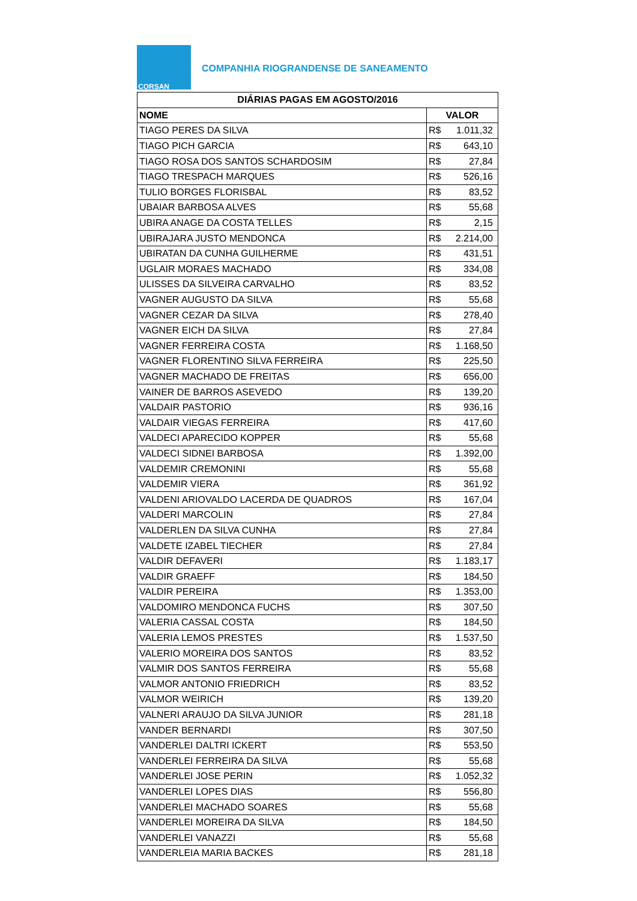CORSAN
COMPANHIA RIOGRANDENSE DE SANEAMENTO
| DIÁRIAS PAGAS EM AGOSTO/2016 | |
| --- | --- |
| NOME | VALOR |
| TIAGO PERES DA SILVA | R$ 1.011,32 |
| TIAGO PICH GARCIA | R$ 643,10 |
| TIAGO ROSA DOS SANTOS SCHARDOSIM | R$ 27,84 |
| TIAGO TRESPACH MARQUES | R$ 526,16 |
| TULIO BORGES FLORISBAL | R$ 83,52 |
| UBAIAR BARBOSA ALVES | R$ 55,68 |
| UBIRA ANAGE DA COSTA TELLES | R$ 2,15 |
| UBIRAJARA JUSTO MENDONCA | R$ 2.214,00 |
| UBIRATAN DA CUNHA GUILHERME | R$ 431,51 |
| UGLAIR MORAES MACHADO | R$ 334,08 |
| ULISSES DA SILVEIRA CARVALHO | R$ 83,52 |
| VAGNER AUGUSTO DA SILVA | R$ 55,68 |
| VAGNER CEZAR DA SILVA | R$ 278,40 |
| VAGNER EICH DA SILVA | R$ 27,84 |
| VAGNER FERREIRA COSTA | R$ 1.168,50 |
| VAGNER FLORENTINO SILVA FERREIRA | R$ 225,50 |
| VAGNER MACHADO DE FREITAS | R$ 656,00 |
| VAINER DE BARROS ASEVEDO | R$ 139,20 |
| VALDAIR PASTORIO | R$ 936,16 |
| VALDAIR VIEGAS FERREIRA | R$ 417,60 |
| VALDECI APARECIDO KOPPER | R$ 55,68 |
| VALDECI SIDNEI BARBOSA | R$ 1.392,00 |
| VALDEMIR CREMONINI | R$ 55,68 |
| VALDEMIR VIERA | R$ 361,92 |
| VALDENI ARIOVALDO LACERDA DE QUADROS | R$ 167,04 |
| VALDERI MARCOLIN | R$ 27,84 |
| VALDERLEN DA SILVA CUNHA | R$ 27,84 |
| VALDETE IZABEL TIECHER | R$ 27,84 |
| VALDIR DEFAVERI | R$ 1.183,17 |
| VALDIR GRAEFF | R$ 184,50 |
| VALDIR PEREIRA | R$ 1.353,00 |
| VALDOMIRO MENDONCA FUCHS | R$ 307,50 |
| VALERIA CASSAL COSTA | R$ 184,50 |
| VALERIA LEMOS PRESTES | R$ 1.537,50 |
| VALERIO MOREIRA DOS SANTOS | R$ 83,52 |
| VALMIR DOS SANTOS FERREIRA | R$ 55,68 |
| VALMOR ANTONIO FRIEDRICH | R$ 83,52 |
| VALMOR WEIRICH | R$ 139,20 |
| VALNERI ARAUJO DA SILVA JUNIOR | R$ 281,18 |
| VANDER BERNARDI | R$ 307,50 |
| VANDERLEI DALTRI ICKERT | R$ 553,50 |
| VANDERLEI FERREIRA DA SILVA | R$ 55,68 |
| VANDERLEI JOSE PERIN | R$ 1.052,32 |
| VANDERLEI LOPES DIAS | R$ 556,80 |
| VANDERLEI MACHADO SOARES | R$ 55,68 |
| VANDERLEI MOREIRA DA SILVA | R$ 184,50 |
| VANDERLEI VANAZZI | R$ 55,68 |
| VANDERLEIA MARIA BACKES | R$ 281,18 |